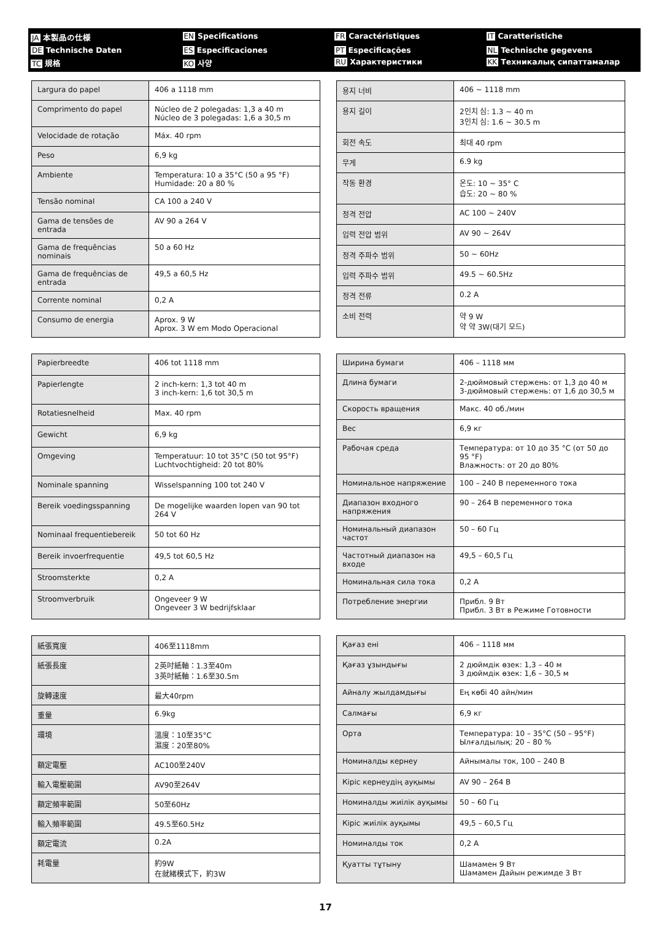JA 本製品の仕様
EN Specifications
FR Caractéristiques
IT Caratteristiche
DE Technische Daten
ES Especificaciones
PT Especificações
NL Technische gegevens
TC 規格
KO 사양
RU Характеристики
KK Техникалық сипаттамалар
| Largura do papel | 406 a 1118 mm |
| Comprimento do papel | Núcleo de 2 polegadas: 1,3 a 40 m Núcleo de 3 polegadas: 1,6 a 30,5 m |
| Velocidade de rotação | Máx. 40 rpm |
| Peso | 6,9 kg |
| Ambiente | Temperatura: 10 a 35°C (50 a 95 °F) Humidade: 20 a 80 % |
| Tensão nominal | CA 100 a 240 V |
| Gama de tensões de entrada | AV 90 a 264 V |
| Gama de frequências nominais | 50 a 60 Hz |
| Gama de frequências de entrada | 49,5 a 60,5 Hz |
| Corrente nominal | 0,2 A |
| Consumo de energia | Aprox. 9 W Aprox. 3 W em Modo Operacional |
| 용지 너비 | 406 ~ 1118 mm |
| 용지 길이 | 2인치 심: 1.3 ~ 40 m 3인치 심: 1.6 ~ 30.5 m |
| 회전 속도 | 최대 40 rpm |
| 무게 | 6.9 kg |
| 작동 환경 | 온도: 10 ~ 35° C 습도: 20 ~ 80 % |
| 정격 전압 | AC 100 ~ 240V |
| 입력 전압 범위 | AV 90 ~ 264V |
| 정격 주파수 범위 | 50 ~ 60Hz |
| 입력 주파수 범위 | 49.5 ~ 60.5Hz |
| 정격 전류 | 0.2 A |
| 소비 전력 | 약 9 W 약 약 3W(대기 모드) |
| Papierbreedte | 406 tot 1118 mm |
| Papierlengte | 2 inch-kern: 1,3 tot 40 m 3 inch-kern: 1,6 tot 30,5 m |
| Rotatiesnelheid | Max. 40 rpm |
| Gewicht | 6,9 kg |
| Omgeving | Temperatuur: 10 tot 35°C (50 tot 95°F) Luchtvochtigheid: 20 tot 80% |
| Nominale spanning | Wisselspanning 100 tot 240 V |
| Bereik voedingsspanning | De mogelijke waarden lopen van 90 tot 264 V |
| Nominaal frequentiebereik | 50 tot 60 Hz |
| Bereik invoerfrequentie | 49,5 tot 60,5 Hz |
| Stroomsterkte | 0,2 A |
| Stroomverbruik | Ongeveer 9 W Ongeveer 3 W bedrijfsklaar |
| Ширина бумаги | 406 – 1118 мм |
| Длина бумаги | 2-дюймовый стержень: от 1,3 до 40 м 3-дюймовый стержень: от 1,6 до 30,5 м |
| Скорость вращения | Макс. 40 об./мин |
| Вес | 6,9 кг |
| Рабочая среда | Температура: от 10 до 35 °C (от 50 до 95 °F) Влажность: от 20 до 80% |
| Номинальное напряжение | 100 – 240 В переменного тока |
| Диапазон входного напряжения | 90 – 264 В переменного тока |
| Номинальный диапазон частот | 50 – 60 Гц |
| Частотный диапазон на входе | 49,5 – 60,5 Гц |
| Номинальная сила тока | 0,2 А |
| Потребление энергии | Прибл. 9 Вт Прибл. 3 Вт в Режиме Готовности |
| 紙張寬度 | 406至1118mm |
| 紙張長度 | 2英吋紙軸：1.3至40m 3英吋紙軸：1.6至30.5m |
| 旋轉速度 | 最大40rpm |
| 重量 | 6.9kg |
| 環境 | 溫度：10至35°C 濕度：20至80% |
| 額定電壓 | AC100至240V |
| 輸入電壓範圍 | AV90至264V |
| 額定頻率範圍 | 50至60Hz |
| 輸入頻率範圍 | 49.5至60.5Hz |
| 額定電流 | 0.2A |
| 耗電量 | 約9W 在就緒模式下，約3W |
| Қағаз ені | 406 – 1118 мм |
| Қағаз ұзындығы | 2 дюймдік өзек: 1,3 – 40 м 3 дюймдік өзек: 1,6 – 30,5 м |
| Айналу жылдамдығы | Ең көбі 40 айн/мин |
| Салмағы | 6,9 кг |
| Орта | Температура: 10 – 35°C (50 – 95°F) Ылғалдылық: 20 – 80 % |
| Номиналды кернеу | Айнымалы ток, 100 – 240 В |
| Кіріс кернеудің ауқымы | AV 90 – 264 В |
| Номиналды жиілік ауқымы | 50 – 60 Гц |
| Кіріс жиілік ауқымы | 49,5 – 60,5 Гц |
| Номиналды ток | 0,2 А |
| Қуатты тұтыну | Шамамен 9 Вт Шамамен Дайын режимде 3 Вт |
17